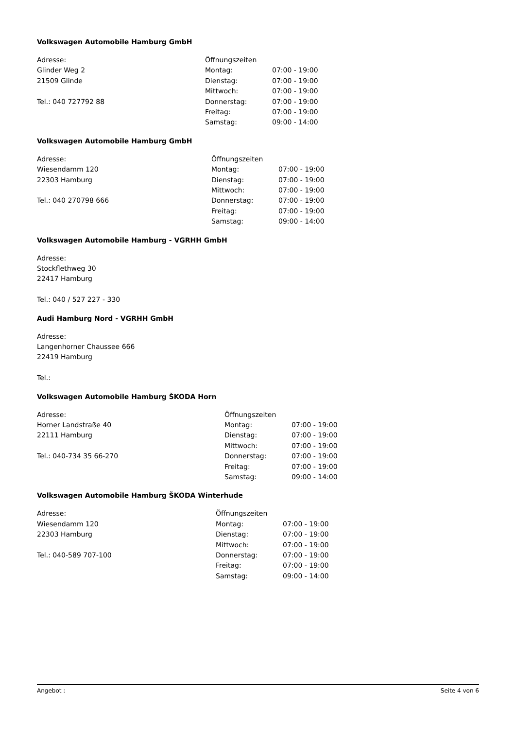Volkswagen Automobile Hamburg GmbH
Adresse:
Glinder Weg 2
21509 Glinde
Tel.: 040 727792 88
| Öffnungszeiten | |
| --- | --- |
| Montag: | 07:00 - 19:00 |
| Dienstag: | 07:00 - 19:00 |
| Mittwoch: | 07:00 - 19:00 |
| Donnerstag: | 07:00 - 19:00 |
| Freitag: | 07:00 - 19:00 |
| Samstag: | 09:00 - 14:00 |
Volkswagen Automobile Hamburg GmbH
Adresse:
Wiesendamm 120
22303 Hamburg
Tel.: 040 270798 666
| Öffnungszeiten | |
| --- | --- |
| Montag: | 07:00 - 19:00 |
| Dienstag: | 07:00 - 19:00 |
| Mittwoch: | 07:00 - 19:00 |
| Donnerstag: | 07:00 - 19:00 |
| Freitag: | 07:00 - 19:00 |
| Samstag: | 09:00 - 14:00 |
Volkswagen Automobile Hamburg - VGRHH GmbH
Adresse:
Stockflethweg 30
22417 Hamburg
Tel.: 040 / 527 227 - 330
Audi Hamburg Nord - VGRHH GmbH
Adresse:
Langenhorner Chaussee 666
22419 Hamburg
Tel.:
Volkswagen Automobile Hamburg ŠKODA Horn
Adresse:
Horner Landstraße 40
22111 Hamburg
Tel.: 040-734 35 66-270
| Öffnungszeiten | |
| --- | --- |
| Montag: | 07:00 - 19:00 |
| Dienstag: | 07:00 - 19:00 |
| Mittwoch: | 07:00 - 19:00 |
| Donnerstag: | 07:00 - 19:00 |
| Freitag: | 07:00 - 19:00 |
| Samstag: | 09:00 - 14:00 |
Volkswagen Automobile Hamburg ŠKODA Winterhude
Adresse:
Wiesendamm 120
22303 Hamburg
Tel.: 040-589 707-100
| Öffnungszeiten | |
| --- | --- |
| Montag: | 07:00 - 19:00 |
| Dienstag: | 07:00 - 19:00 |
| Mittwoch: | 07:00 - 19:00 |
| Donnerstag: | 07:00 - 19:00 |
| Freitag: | 07:00 - 19:00 |
| Samstag: | 09:00 - 14:00 |
Angebot : Seite 4 von 6